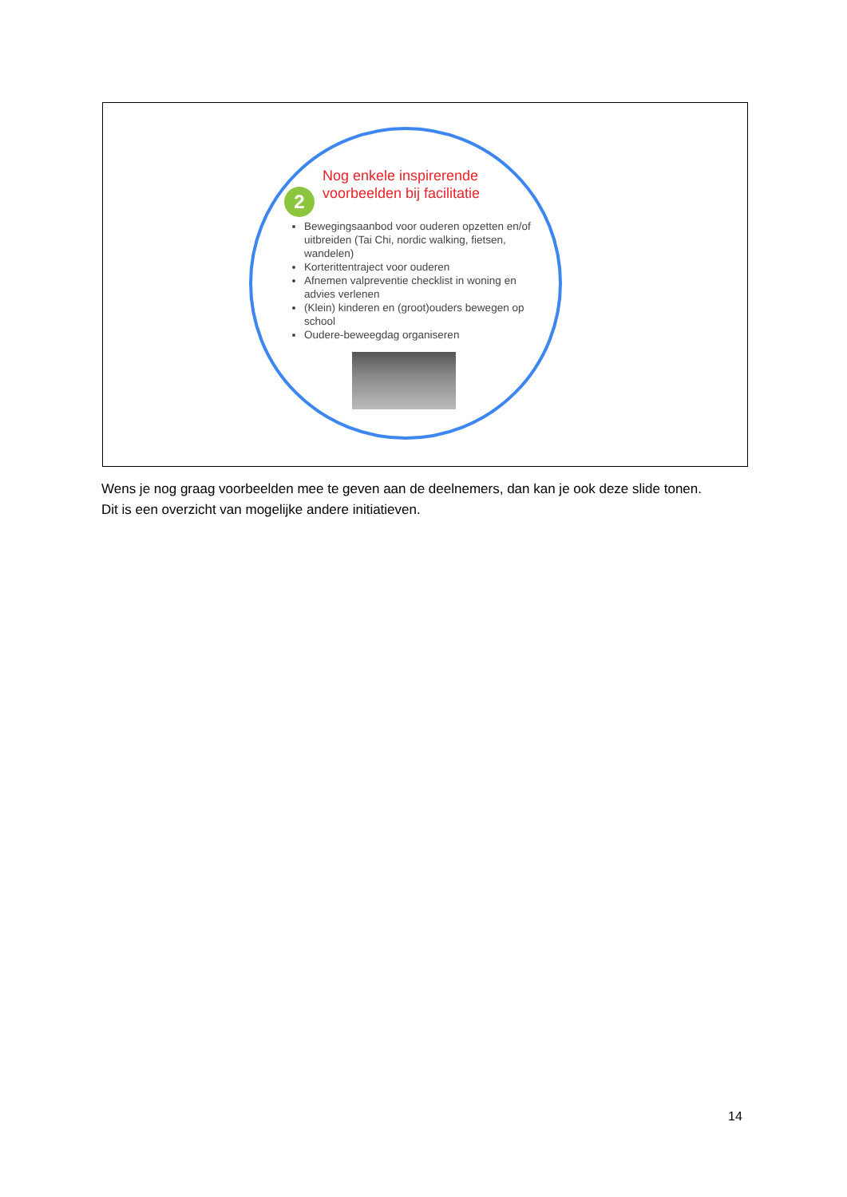2
Nog enkele inspirerende
voorbeelden bij facilitatie
Bewegingsaanbod voor ouderen opzetten en/of uitbreiden (Tai Chi, nordic walking, fietsen, wandelen)
Korterittentraject voor ouderen
Afnemen valpreventie checklist in woning en advies verlenen
(Klein) kinderen en (groot)ouders bewegen op school
Oudere-beweegdag organiseren
Wens je nog graag voorbeelden mee te geven aan de deelnemers, dan kan je ook deze slide tonen.
Dit is een overzicht van mogelijke andere initiatieven.
14